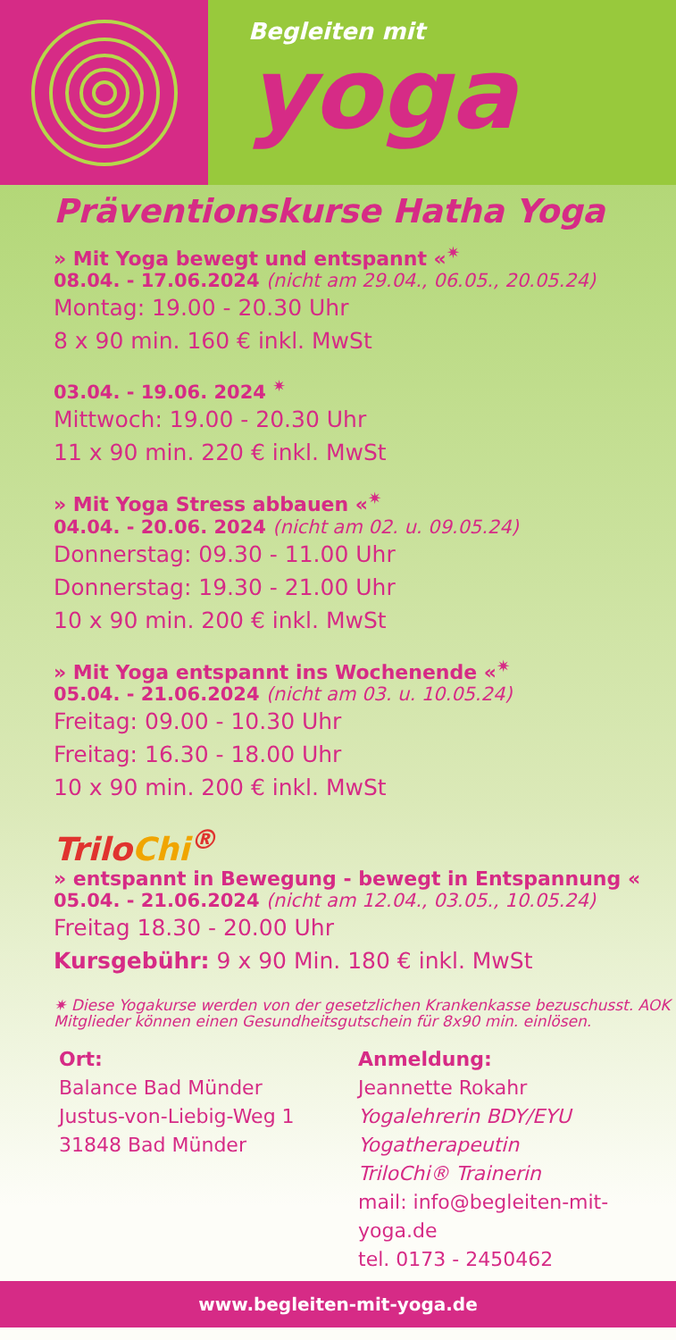Begleiten mit
yoga
Präventionskurse Hatha Yoga
» Mit Yoga bewegt und entspannt «<sup>✷</sup>
08.04. - 17.06.2024 (nicht am 29.04., 06.05., 20.05.24)
Montag: 19.00 - 20.30 Uhr
8 x 90 min. 160 € inkl. MwSt
03.04. - 19.06. 2024 <sup>✷</sup>
Mittwoch: 19.00 - 20.30 Uhr
11 x 90 min. 220 € inkl. MwSt
» Mit Yoga Stress abbauen «<sup>✷</sup>
04.04. - 20.06. 2024 (nicht am 02. u. 09.05.24)
Donnerstag: 09.30 - 11.00 Uhr
Donnerstag: 19.30 - 21.00 Uhr
10 x 90 min. 200 € inkl. MwSt
» Mit Yoga entspannt ins Wochenende «<sup>✷</sup>
05.04. - 21.06.2024 (nicht am 03. u. 10.05.24)
Freitag: 09.00 - 10.30 Uhr
Freitag: 16.30 - 18.00 Uhr
10 x 90 min. 200 € inkl. MwSt
TriloChi<sup>®</sup>
» entspannt in Bewegung - bewegt in Entspannung «
05.04. - 21.06.2024 (nicht am 12.04., 03.05., 10.05.24)
Freitag 18.30 - 20.00 Uhr
Kursgebühr: 9 x 90 Min. 180 € inkl. MwSt
✷ Diese Yogakurse werden von der gesetzlichen Krankenkasse bezuschusst. AOK Mitglieder können einen Gesundheitsgutschein für 8x90 min. einlösen.
Ort:
Balance Bad Münder
Justus-von-Liebig-Weg 1
31848 Bad Münder
Anmeldung:
Jeannette Rokahr
Yogalehrerin BDY/EYU
Yogatherapeutin
TriloChi® Trainerin
mail: info@begleiten-mit-yoga.de
tel. 0173 - 2450462
www.begleiten-mit-yoga.de